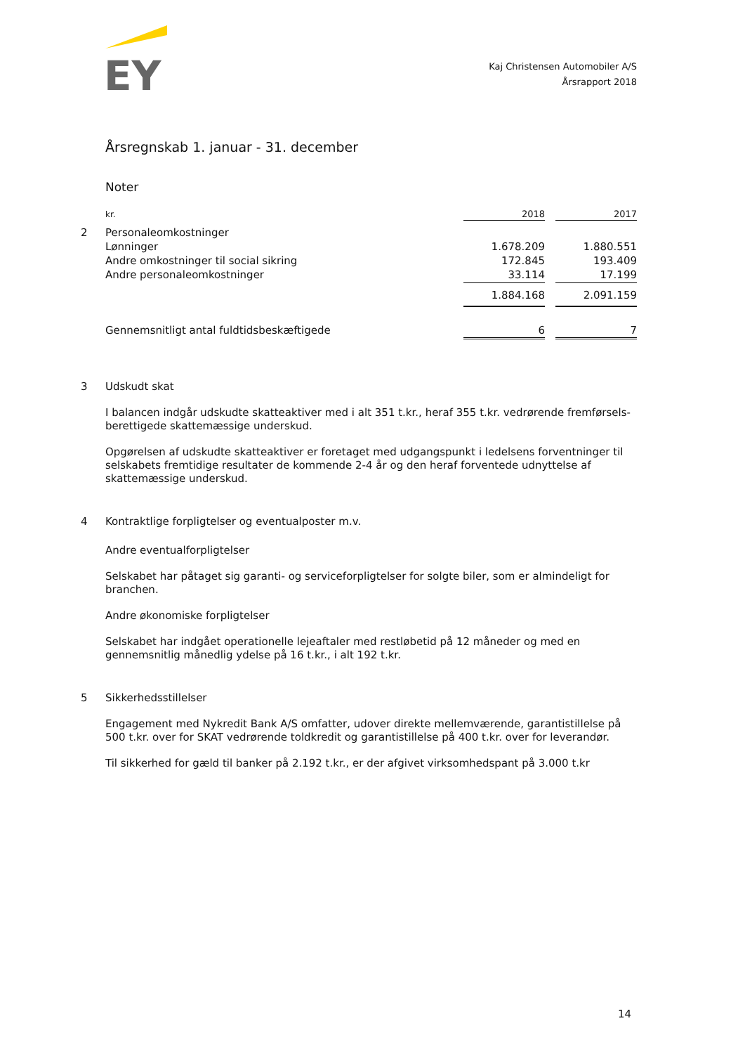EY
Kaj Christensen Automobiler A/S
Årsrapport 2018
Årsregnskab 1. januar - 31. december
Noter
| | kr. | 2018 | | 2017 |
| 2 | Personaleomkostninger | | | |
| | Lønninger | 1.678.209 | | 1.880.551 |
| | Andre omkostninger til social sikring | 172.845 | | 193.409 |
| | Andre personaleomkostninger | 33.114 | | 17.199 |
| | | 1.884.168 | | 2.091.159 |
| | Gennemsnitligt antal fuldtidsbeskæftigede | 6 | | 7 |
3
Udskudt skat
I balancen indgår udskudte skatteaktiver med i alt 351 t.kr., heraf 355 t.kr. vedrørende fremførsels-berettigede skattemæssige underskud.
Opgørelsen af udskudte skatteaktiver er foretaget med udgangspunkt i ledelsens forventninger til selskabets fremtidige resultater de kommende 2-4 år og den heraf forventede udnyttelse af skattemæssige underskud.
4
Kontraktlige forpligtelser og eventualposter m.v.
Andre eventualforpligtelser
Selskabet har påtaget sig garanti- og serviceforpligtelser for solgte biler, som er almindeligt for branchen.
Andre økonomiske forpligtelser
Selskabet har indgået operationelle lejeaftaler med restløbetid på 12 måneder og med en gennemsnitlig månedlig ydelse på 16 t.kr., i alt 192 t.kr.
5
Sikkerhedsstillelser
Engagement med Nykredit Bank A/S omfatter, udover direkte mellemværende, garantistillelse på 500 t.kr. over for SKAT vedrørende toldkredit og garantistillelse på 400 t.kr. over for leverandør.
Til sikkerhed for gæld til banker på 2.192 t.kr., er der afgivet virksomhedspant på 3.000 t.kr
14